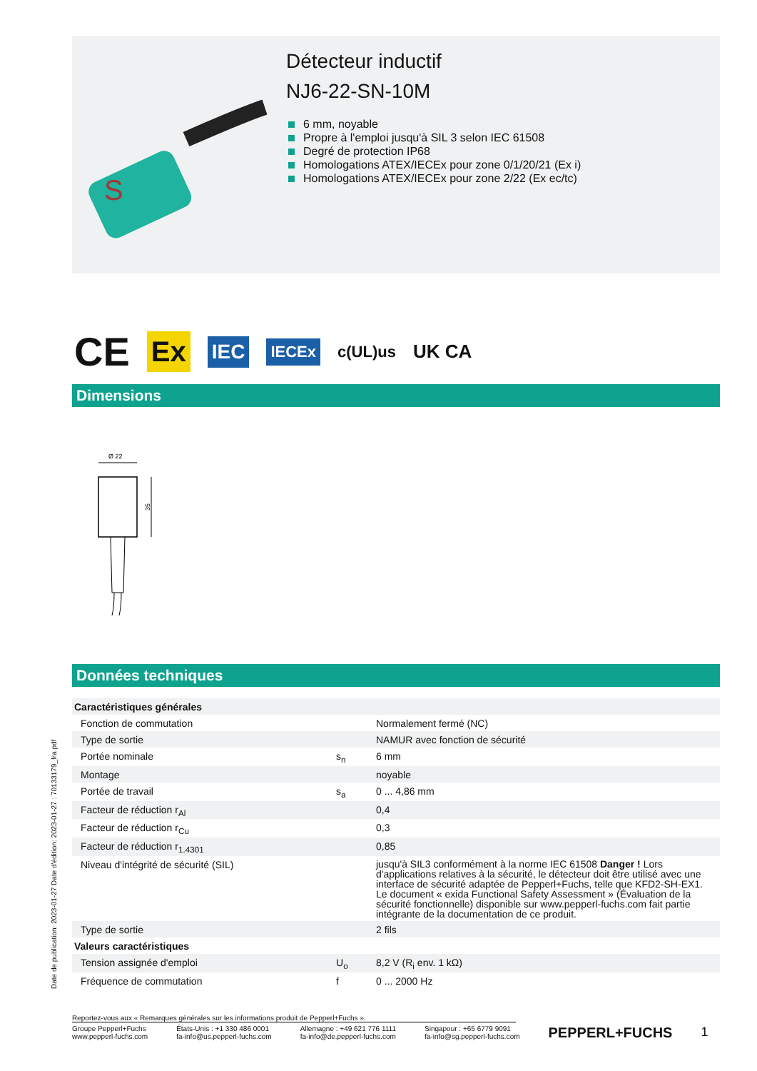S
Détecteur inductif
NJ6-22-SN-10M
6 mm, noyable
Propre à l'emploi jusqu'à SIL 3 selon IEC 61508
Degré de protection IP68
Homologations ATEX/IECEx pour zone 0/1/20/21 (Ex i)
Homologations ATEX/IECEx pour zone 2/22 (Ex ec/tc)
CE Ex IEC IECEx c(UL)us UK CA
Dimensions
Ø 22
35
Données techniques
| Caractéristiques générales | | |
| Fonction de commutation | | Normalement fermé (NC) |
| Type de sortie | | NAMUR avec fonction de sécurité |
| Portée nominale | s<sub>n</sub> | 6 mm |
| Montage | | noyable |
| Portée de travail | s<sub>a</sub> | 0 ... 4,86 mm |
| Facteur de réduction r<sub>Al</sub> | | 0,4 |
| Facteur de réduction r<sub>Cu</sub> | | 0,3 |
| Facteur de réduction r<sub>1.4301</sub> | | 0,85 |
| Niveau d'intégrité de sécurité (SIL) | | jusqu'à SIL3 conformément à la norme IEC 61508 Danger ! Lors d'applications relatives à la sécurité, le détecteur doit être utilisé avec une interface de sécurité adaptée de Pepperl+Fuchs, telle que KFD2-SH-EX1. Le document « exida Functional Safety Assessment » (Évaluation de la sécurité fonctionnelle) disponible sur www.pepperl-fuchs.com fait partie intégrante de la documentation de ce produit. |
| Type de sortie | | 2 fils |
| Valeurs caractéristiques | | |
| Tension assignée d'emploi | U<sub>o</sub> | 8,2 V (R<sub>i</sub> env. 1 kΩ) |
| Fréquence de commutation | f | 0 ... 2000 Hz |
Date de publication: 2023-01-27 Date d'édition: 2023-01-27 : 70133179_fra.pdf
Reportez-vous aux « Remarques générales sur les informations produit de Pepperl+Fuchs ».
Groupe Pepperl+Fuchs
www.pepperl-fuchs.com
États-Unis : +1 330 486 0001
fa-info@us.pepperl-fuchs.com
Allemagne : +49 621 776 1111
fa-info@de.pepperl-fuchs.com
Singapour : +65 6779 9091
fa-info@sg.pepperl-fuchs.com
PEPPERL+FUCHS 1